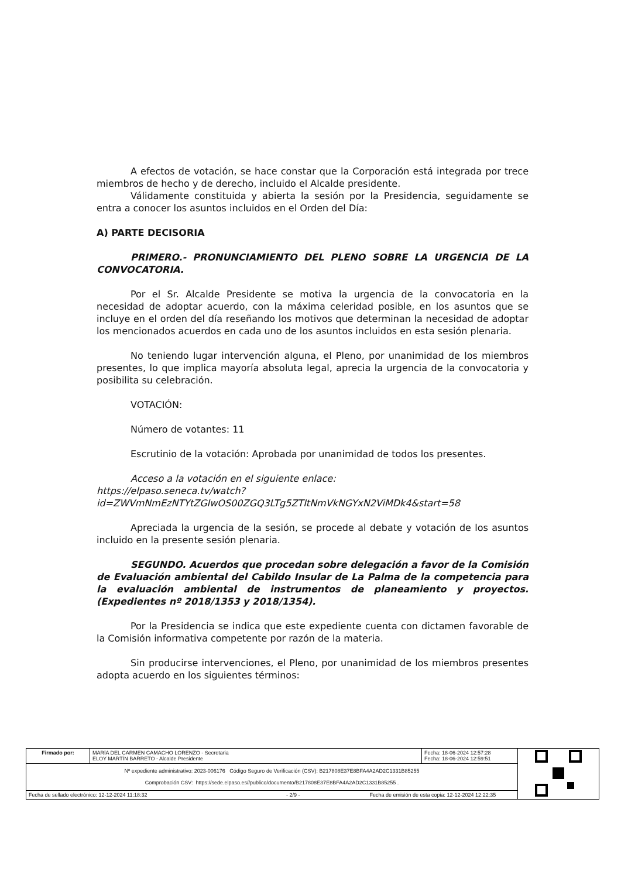A efectos de votación, se hace constar que la Corporación está integrada por trece miembros de hecho y de derecho, incluido el Alcalde presidente.
Válidamente constituida y abierta la sesión por la Presidencia, seguidamente se entra a conocer los asuntos incluidos en el Orden del Día:
A) PARTE DECISORIA
PRIMERO.- PRONUNCIAMIENTO DEL PLENO SOBRE LA URGENCIA DE LA CONVOCATORIA.
Por el Sr. Alcalde Presidente se motiva la urgencia de la convocatoria en la necesidad de adoptar acuerdo, con la máxima celeridad posible, en los asuntos que se incluye en el orden del día reseñando los motivos que determinan la necesidad de adoptar los mencionados acuerdos en cada uno de los asuntos incluidos en esta sesión plenaria.
No teniendo lugar intervención alguna, el Pleno, por unanimidad de los miembros presentes, lo que implica mayoría absoluta legal, aprecia la urgencia de la convocatoria y posibilita su celebración.
VOTACIÓN:
Número de votantes: 11
Escrutinio de la votación: Aprobada por unanimidad de todos los presentes.
Acceso a la votación en el siguiente enlace:
https://elpaso.seneca.tv/watch?id=ZWVmNmEzNTYtZGIwOS00ZGQ3LTg5ZTItNmVkNGYxN2ViMDk4&start=58
Apreciada la urgencia de la sesión, se procede al debate y votación de los asuntos incluido en la presente sesión plenaria.
SEGUNDO. Acuerdos que procedan sobre delegación a favor de la Comisión de Evaluación ambiental del Cabildo Insular de La Palma de la competencia para la evaluación ambiental de instrumentos de planeamiento y proyectos. (Expedientes nº 2018/1353 y 2018/1354).
Por la Presidencia se indica que este expediente cuenta con dictamen favorable de la Comisión informativa competente por razón de la materia.
Sin producirse intervenciones, el Pleno, por unanimidad de los miembros presentes adopta acuerdo en los siguientes términos:
| Firmado por: | MARÍA DEL CARMEN CAMACHO LORENZO - Secretaria ELOY MARTÍN BARRETO - Alcalde Presidente | Fecha: 18-06-2024 12:57:28 Fecha: 18-06-2024 12:59:51 | |
| Nº expediente administrativo: 2023-006176 Código Seguro de Verificación (CSV): B217808E37E8BFA4A2AD2C1331B85255 Comprobación CSV: https://sede.elpaso.es//publico/documento/B217808E37E8BFA4A2AD2C1331B85255 . | | | |
| Fecha de sellado electrónico: 12-12-2024 11:18:32 - 2/9 - Fecha de emisión de esta copia: 12-12-2024 12:22:35 | | | |